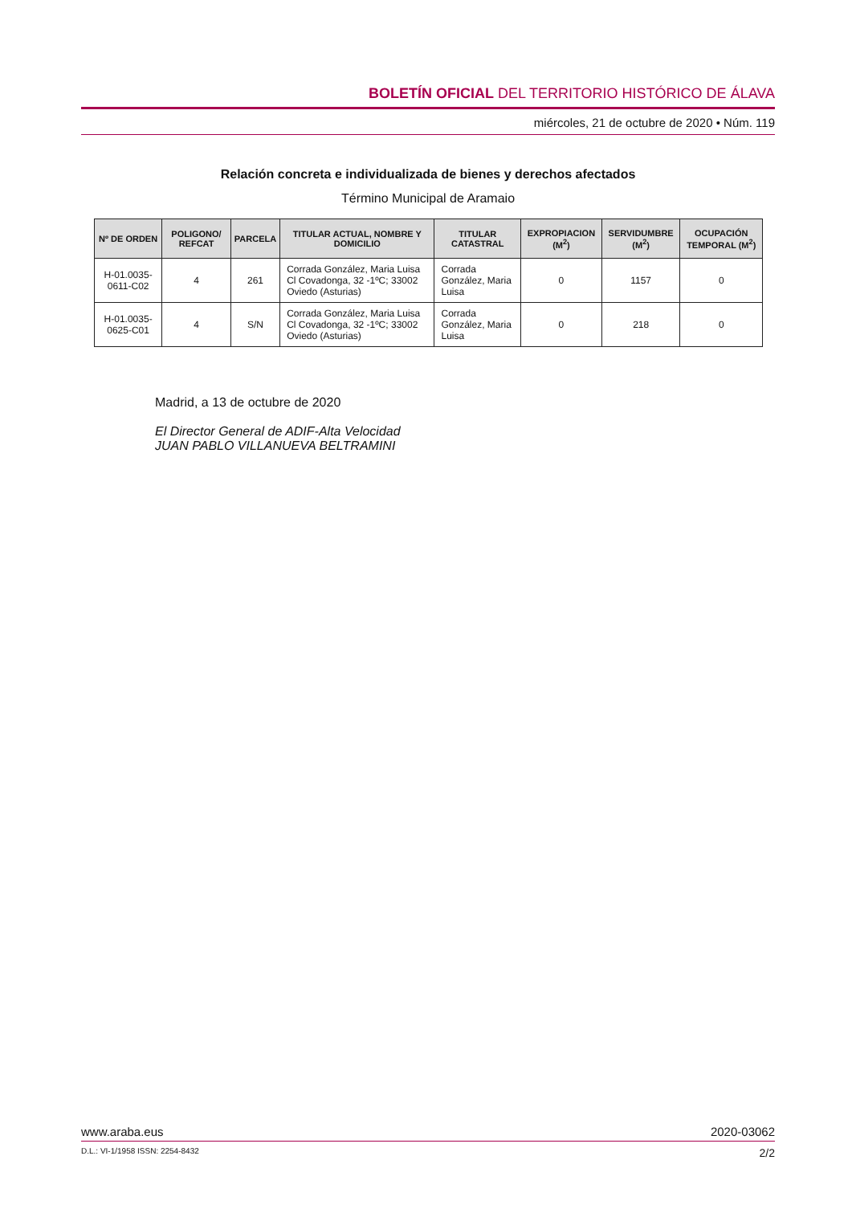BOLETÍN OFICIAL DEL TERRITORIO HISTÓRICO DE ÁLAVA
miércoles, 21 de octubre de 2020 • Núm. 119
Relación concreta e individualizada de bienes y derechos afectados
Término Municipal de Aramaio
| Nº DE ORDEN | POLIGONO/ REFCAT | PARCELA | TITULAR ACTUAL, NOMBRE Y DOMICILIO | TITULAR CATASTRAL | EXPROPIACION (M<sup>2</sup>) | SERVIDUMBRE (M<sup>2</sup>) | OCUPACIÓN TEMPORAL (M<sup>2</sup>) |
| --- | --- | --- | --- | --- | --- | --- | --- |
| H-01.0035-0611-C02 | 4 | 261 | Corrada González, Maria Luisa Cl Covadonga, 32 -1ºC; 33002 Oviedo (Asturias) | Corrada González, Maria Luisa | 0 | 1157 | 0 |
| H-01.0035-0625-C01 | 4 | S/N | Corrada González, Maria Luisa Cl Covadonga, 32 -1ºC; 33002 Oviedo (Asturias) | Corrada González, Maria Luisa | 0 | 218 | 0 |
Madrid, a 13 de octubre de 2020
El Director General de ADIF-Alta Velocidad
JUAN PABLO VILLANUEVA BELTRAMINI
www.araba.eus 2020-03062
D.L.: VI-1/1958 ISSN: 2254-8432 2/2